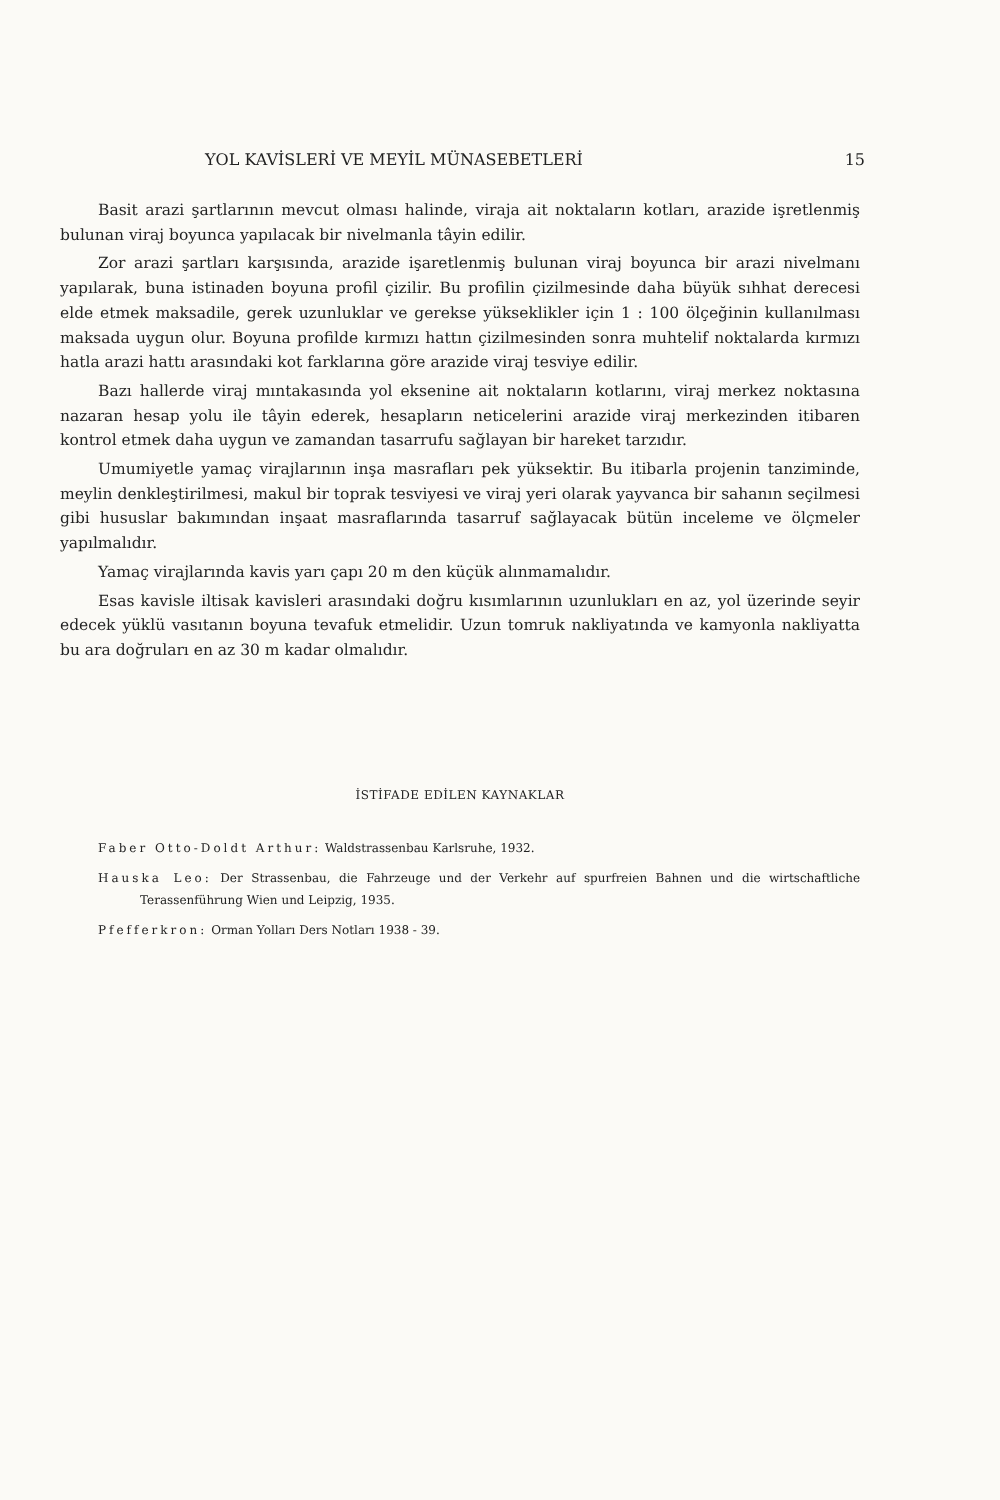YOL KAVİSLERİ VE MEYİL MÜNASEBETLERİ 15
Basit arazi şartlarının mevcut olması halinde, viraja ait noktaların kotları, arazide işretlenmiş bulunan viraj boyunca yapılacak bir nivelmanla tâyin edilir.
Zor arazi şartları karşısında, arazide işaretlenmiş bulunan viraj boyunca bir arazi nivelmanı yapılarak, buna istinaden boyuna profil çizilir. Bu profilin çizilmesinde daha büyük sıhhat derecesi elde etmek maksadile, gerek uzunluklar ve gerekse yükseklikler için 1 : 100 ölçeğinin kullanılması maksada uygun olur. Boyuna profilde kırmızı hattın çizilmesinden sonra muhtelif noktalarda kırmızı hatla arazi hattı arasındaki kot farklarına göre arazide viraj tesviye edilir.
Bazı hallerde viraj mıntakasında yol eksenine ait noktaların kotlarını, viraj merkez noktasına nazaran hesap yolu ile tâyin ederek, hesapların neticelerini arazide viraj merkezinden itibaren kontrol etmek daha uygun ve zamandan tasarrufu sağlayan bir hareket tarzıdır.
Umumiyetle yamaç virajlarının inşa masrafları pek yüksektir. Bu itibarla projenin tanziminde, meylin denkleştirilmesi, makul bir toprak tesviyesi ve viraj yeri olarak yayvanca bir sahanın seçilmesi gibi hususlar bakımından inşaat masraflarında tasarruf sağlayacak bütün inceleme ve ölçmeler yapılmalıdır.
Yamaç virajlarında kavis yarı çapı 20 m den küçük alınmamalıdır.
Esas kavisle iltisak kavisleri arasındaki doğru kısımlarının uzunlukları en az, yol üzerinde seyir edecek yüklü vasıtanın boyuna tevafuk etmelidir. Uzun tomruk nakliyatında ve kamyonla nakliyatta bu ara doğruları en az 30 m kadar olmalıdır.
İSTİFADE EDİLEN KAYNAKLAR
Faber Otto-Doldt Arthur: Waldstrassenbau Karlsruhe, 1932.
Hauska Leo: Der Strassenbau, die Fahrzeuge und der Verkehr auf spurfreien Bahnen und die wirtschaftliche Terassenführung Wien und Leipzig, 1935.
Pfefferkron: Orman Yolları Ders Notları 1938 - 39.